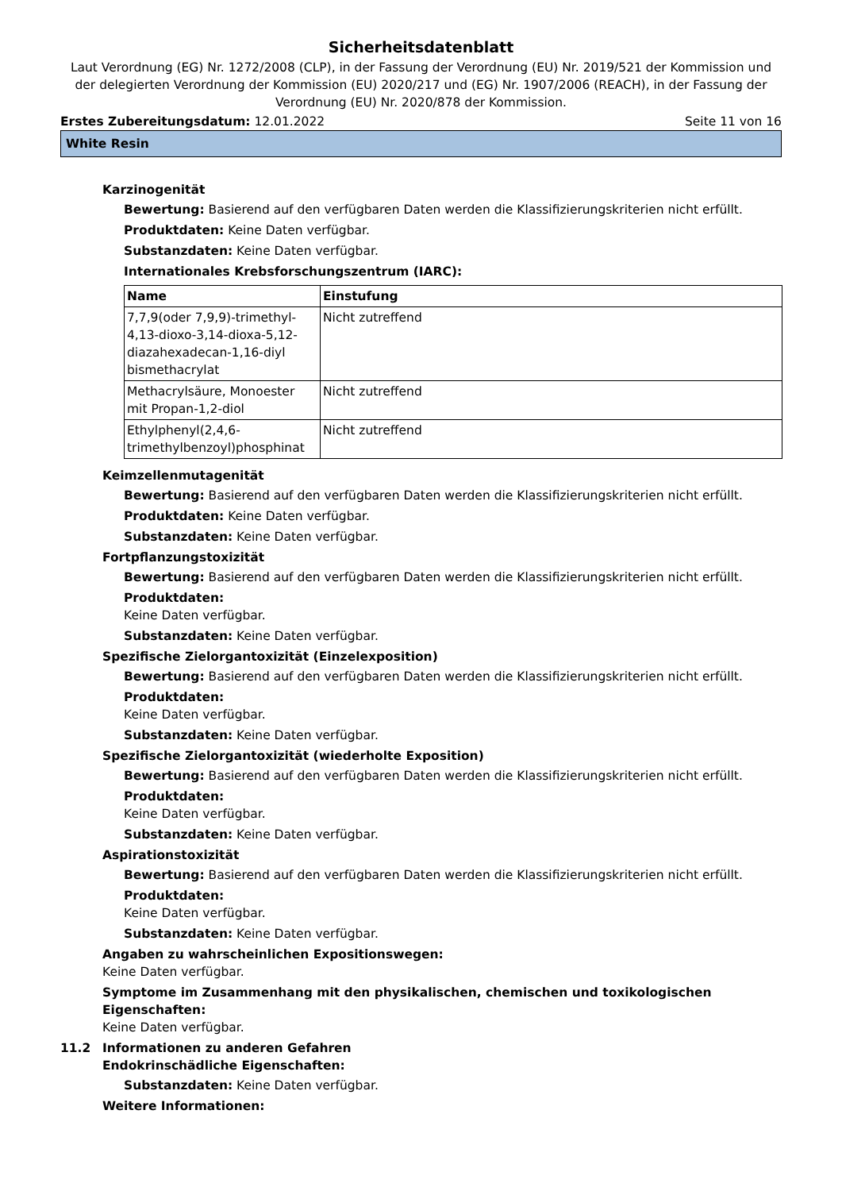Sicherheitsdatenblatt
Laut Verordnung (EG) Nr. 1272/2008 (CLP), in der Fassung der Verordnung (EU) Nr. 2019/521 der Kommission und der delegierten Verordnung der Kommission (EU) 2020/217 und (EG) Nr. 1907/2006 (REACH), in der Fassung der Verordnung (EU) Nr. 2020/878 der Kommission.
Erstes Zubereitungsdatum: 12.01.2022 Seite 11 von 16
White Resin
Karzinogenität
Bewertung: Basierend auf den verfügbaren Daten werden die Klassifizierungskriterien nicht erfüllt.
Produktdaten: Keine Daten verfügbar.
Substanzdaten: Keine Daten verfügbar.
Internationales Krebsforschungszentrum (IARC):
| Name | Einstufung |
| --- | --- |
| 7,7,9(oder 7,9,9)-trimethyl-4,13-dioxo-3,14-dioxa-5,12-diazahexadecan-1,16-diyl bismethacrylat | Nicht zutreffend |
| Methacrylsäure, Monoester mit Propan-1,2-diol | Nicht zutreffend |
| Ethylphenyl(2,4,6-trimethylbenzoyl)phosphinat | Nicht zutreffend |
Keimzellenmutagenität
Bewertung: Basierend auf den verfügbaren Daten werden die Klassifizierungskriterien nicht erfüllt.
Produktdaten: Keine Daten verfügbar.
Substanzdaten: Keine Daten verfügbar.
Fortpflanzungstoxizität
Bewertung: Basierend auf den verfügbaren Daten werden die Klassifizierungskriterien nicht erfüllt.
Produktdaten:
Keine Daten verfügbar.
Substanzdaten: Keine Daten verfügbar.
Spezifische Zielorgantoxizität (Einzelexposition)
Bewertung: Basierend auf den verfügbaren Daten werden die Klassifizierungskriterien nicht erfüllt.
Produktdaten:
Keine Daten verfügbar.
Substanzdaten: Keine Daten verfügbar.
Spezifische Zielorgantoxizität (wiederholte Exposition)
Bewertung: Basierend auf den verfügbaren Daten werden die Klassifizierungskriterien nicht erfüllt.
Produktdaten:
Keine Daten verfügbar.
Substanzdaten: Keine Daten verfügbar.
Aspirationstoxizität
Bewertung: Basierend auf den verfügbaren Daten werden die Klassifizierungskriterien nicht erfüllt.
Produktdaten:
Keine Daten verfügbar.
Substanzdaten: Keine Daten verfügbar.
Angaben zu wahrscheinlichen Expositionswegen:
Keine Daten verfügbar.
Symptome im Zusammenhang mit den physikalischen, chemischen und toxikologischen Eigenschaften:
Keine Daten verfügbar.
11.2 Informationen zu anderen Gefahren
Endokrinschädliche Eigenschaften:
Substanzdaten: Keine Daten verfügbar.
Weitere Informationen: